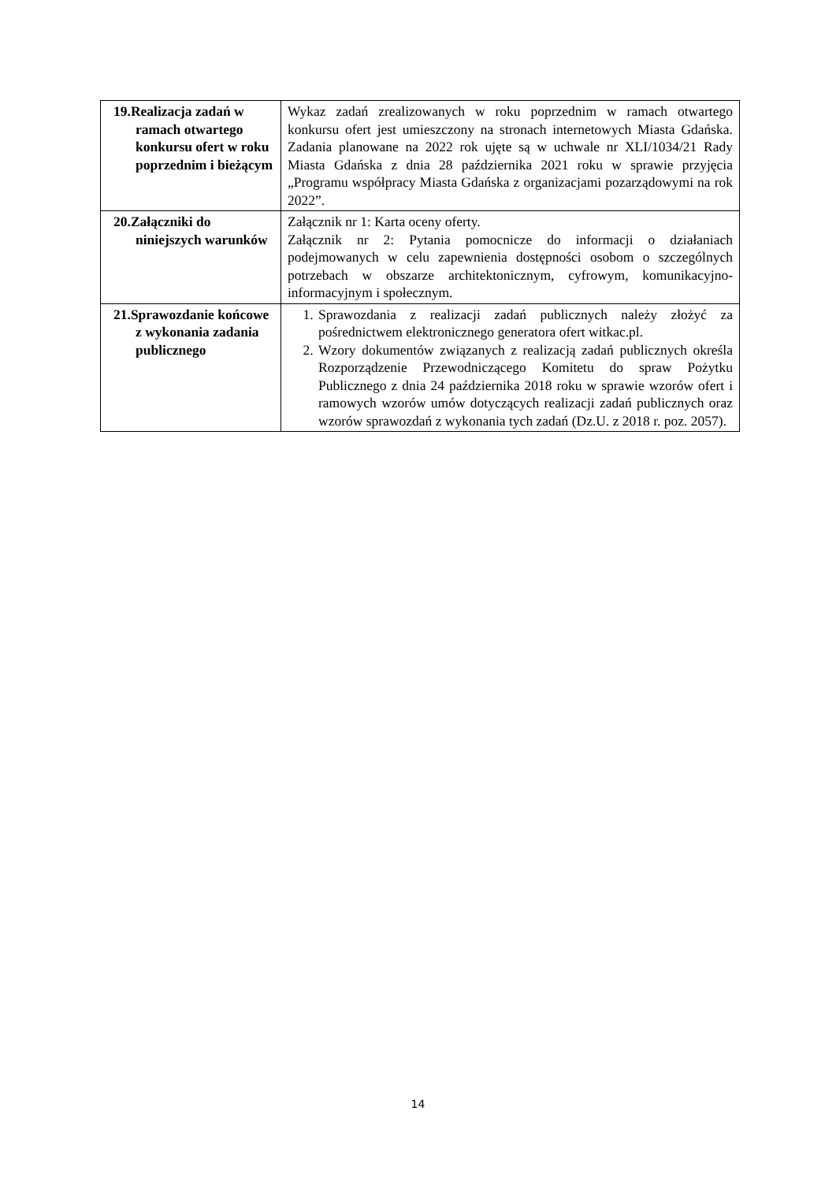| 19.Realizacja zadań w ramach otwartego konkursu ofert w roku poprzednim i bieżącym | Wykaz zadań zrealizowanych w roku poprzednim w ramach otwartego konkursu ofert jest umieszczony na stronach internetowych Miasta Gdańska. Zadania planowane na 2022 rok ujęte są w uchwale nr XLI/1034/21 Rady Miasta Gdańska z dnia 28 października 2021 roku w sprawie przyjęcia „Programu współpracy Miasta Gdańska z organizacjami pozarządowymi na rok 2022”. |
| 20.Załączniki do niniejszych warunków | Załącznik nr 1: Karta oceny oferty. Załącznik nr 2: Pytania pomocnicze do informacji o działaniach podejmowanych w celu zapewnienia dostępności osobom o szczególnych potrzebach w obszarze architektonicznym, cyfrowym, komunikacyjno-informacyjnym i społecznym. |
| 21.Sprawozdanie końcowe z wykonania zadania publicznego | 1. Sprawozdania z realizacji zadań publicznych należy złożyć za pośrednictwem elektronicznego generatora ofert witkac.pl. 2. Wzory dokumentów związanych z realizacją zadań publicznych określa Rozporządzenie Przewodniczącego Komitetu do spraw Pożytku Publicznego z dnia 24 października 2018 roku w sprawie wzorów ofert i ramowych wzorów umów dotyczących realizacji zadań publicznych oraz wzorów sprawozdań z wykonania tych zadań (Dz.U. z 2018 r. poz. 2057). |
14